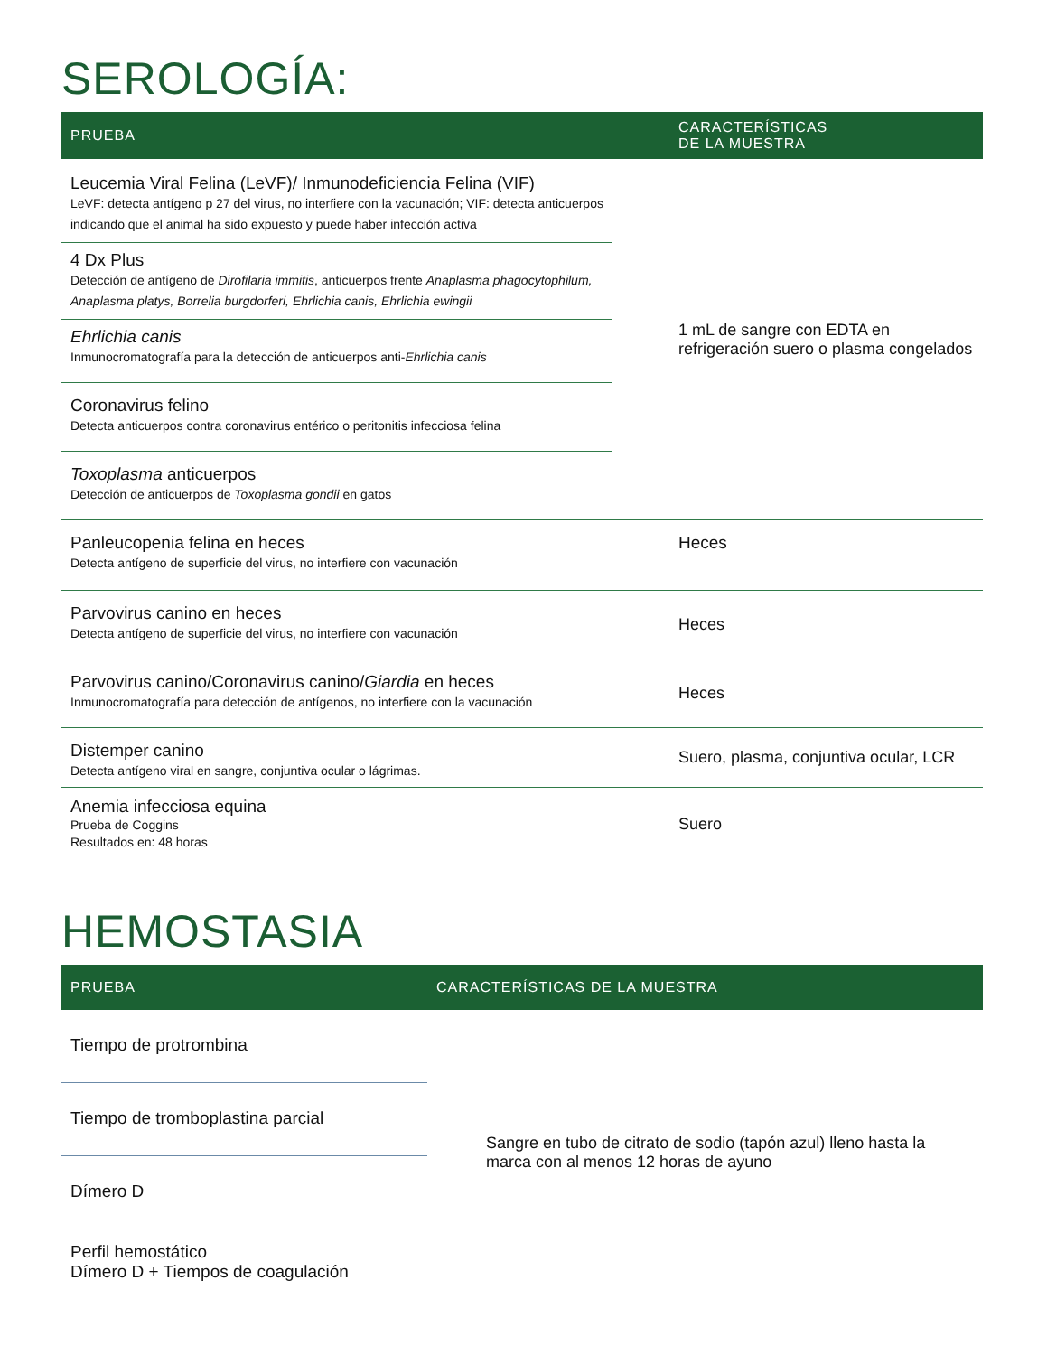SEROLOGÍA:
| PRUEBA | CARACTERÍSTICAS DE LA MUESTRA |
| --- | --- |
| Leucemia Viral Felina (LeVF)/ Inmunodeficiencia Felina (VIF) LeVF: detecta antígeno p 27 del virus, no interfiere con la vacunación; VIF: detecta anticuerpos indicando que el animal ha sido expuesto y puede haber infección activa | 1 mL de sangre con EDTA en refrigeración suero o plasma congelados |
| 4 Dx Plus Detección de antígeno de Dirofilaria immitis , anticuerpos frente Anaplasma phagocytophilum, Anaplasma platys, Borrelia burgdorferi, Ehrlichia canis, Ehrlichia ewingii | |
| Ehrlichia canis Inmunocromatografía para la detección de anticuerpos anti- Ehrlichia canis | |
| Coronavirus felino Detecta anticuerpos contra coronavirus entérico o peritonitis infecciosa felina | |
| Toxoplasma anticuerpos Detección de anticuerpos de Toxoplasma gondii en gatos | |
| Panleucopenia felina en heces Detecta antígeno de superficie del virus, no interfiere con vacunación | Heces |
| Parvovirus canino en heces Detecta antígeno de superficie del virus, no interfiere con vacunación | Heces |
| Parvovirus canino/Coronavirus canino/ Giardia en heces Inmunocromatografía para detección de antígenos, no interfiere con la vacunación | Heces |
| Distemper canino Detecta antígeno viral en sangre, conjuntiva ocular o lágrimas. | Suero, plasma, conjuntiva ocular, LCR |
| Anemia infecciosa equina Prueba de Coggins Resultados en: 48 horas | Suero |
HEMOSTASIA
| PRUEBA | CARACTERÍSTICAS DE LA MUESTRA |
| --- | --- |
| Tiempo de protrombina | Sangre en tubo de citrato de sodio (tapón azul) lleno hasta la marca con al menos 12 horas de ayuno |
| Tiempo de tromboplastina parcial | |
| Dímero D | |
| Perfil hemostático Dímero D + Tiempos de coagulación | |